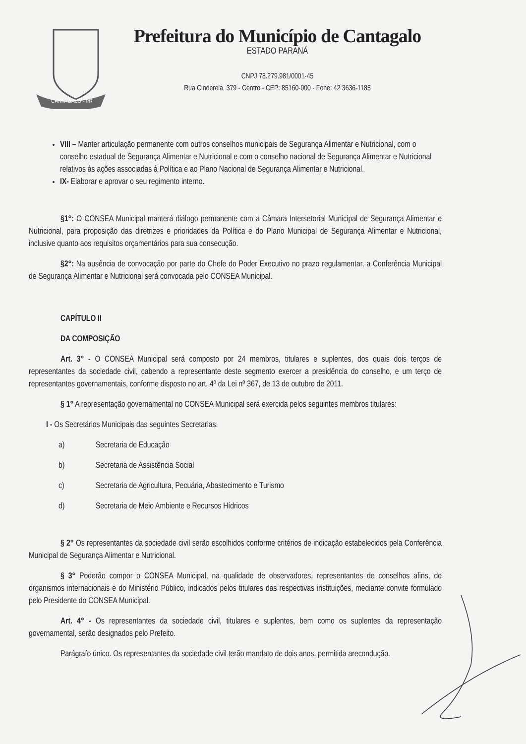CANTAGALO - PR
Prefeitura do Município de Cantagalo
ESTADO PARANÁ
CNPJ 78.279.981/0001-45
Rua Cinderela, 379 - Centro - CEP: 85160-000 - Fone: 42 3636-1185
VIII – Manter articulação permanente com outros conselhos municipais de Segurança Alimentar e Nutricional, com o conselho estadual de Segurança Alimentar e Nutricional e com o conselho nacional de Segurança Alimentar e Nutricional relativos às ações associadas à Política e ao Plano Nacional de Segurança Alimentar e Nutricional.
IX- Elaborar e aprovar o seu regimento interno.
§1°: O CONSEA Municipal manterá diálogo permanente com a Câmara Intersetorial Municipal de Segurança Alimentar e Nutricional, para proposição das diretrizes e prioridades da Política e do Plano Municipal de Segurança Alimentar e Nutricional, inclusive quanto aos requisitos orçamentários para sua consecução.
§2°: Na ausência de convocação por parte do Chefe do Poder Executivo no prazo regulamentar, a Conferência Municipal de Segurança Alimentar e Nutricional será convocada pelo CONSEA Municipal.
CAPÍTULO II
DA COMPOSIÇÃO
Art. 3° - O CONSEA Municipal será composto por 24 membros, titulares e suplentes, dos quais dois terços de representantes da sociedade civil, cabendo a representante deste segmento exercer a presidência do conselho, e um terço de representantes governamentais, conforme disposto no art. 4º da Lei nº 367, de 13 de outubro de 2011.
§ 1° A representação governamental no CONSEA Municipal será exercida pelos seguintes membros titulares:
I - Os Secretários Municipais das seguintes Secretarias:
a) Secretaria de Educação
b) Secretaria de Assistência Social
c) Secretaria de Agricultura, Pecuária, Abastecimento e Turismo
d) Secretaria de Meio Ambiente e Recursos Hídricos
§ 2° Os representantes da sociedade civil serão escolhidos conforme critérios de indicação estabelecidos pela Conferência Municipal de Segurança Alimentar e Nutricional.
§ 3° Poderão compor o CONSEA Municipal, na qualidade de observadores, representantes de conselhos afins, de organismos internacionais e do Ministério Público, indicados pelos titulares das respectivas instituições, mediante convite formulado pelo Presidente do CONSEA Municipal.
Art. 4° - Os representantes da sociedade civil, titulares e suplentes, bem como os suplentes da representação governamental, serão designados pelo Prefeito.
Parágrafo único. Os representantes da sociedade civil terão mandato de dois anos, permitida arecondução.